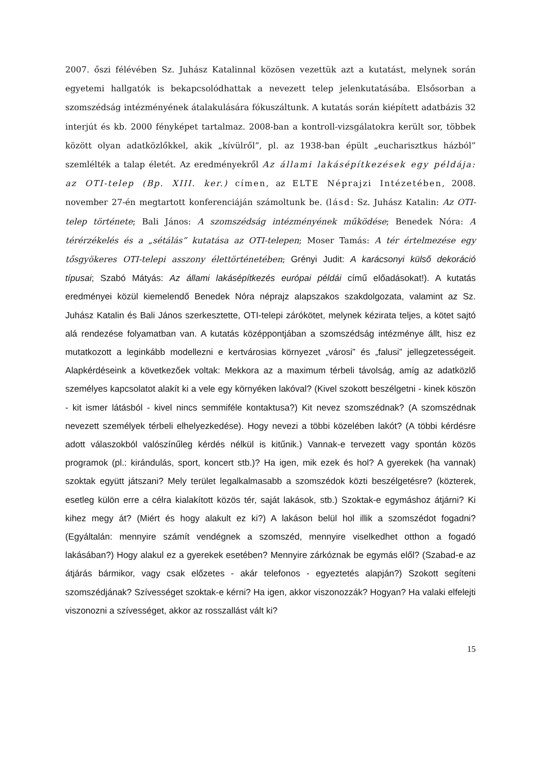2007. őszi félévében Sz. Juhász Katalinnal közösen vezettük azt a kutatást, melynek során egyetemi hallgatók is bekapcsolódhattak a nevezett telep jelenkutatásába. Elsősorban a szomszédság intézményének átalakulására fókuszáltunk. A kutatás során kiépített adatbázis 32 interjút és kb. 2000 fényképet tartalmaz. 2008-ban a kontroll-vizsgálatokra került sor, többek között olyan adatközlőkkel, akik „kívülről”, pl. az 1938-ban épült „eucharisztkus házból” szemlélték a talap életét. Az eredményekről Az állami lakásépítkezések egy példája: az OTI-telep (Bp. XIII. ker.) címen, az ELTE Néprajzi Intézetében, 2008. november 27-én megtartott konferenciáján számoltunk be. (lásd: Sz. Juhász Katalin: Az OTI-telep története; Bali János: A szomszédság intézményének működése; Benedek Nóra: A térérzékelés és a „sétálás” kutatása az OTI-telepen; Moser Tamás: A tér értelmezése egy tősgyökeres OTI-telepi asszony élettörténetében; Grényi Judit: A karácsonyi külső dekoráció típusai; Szabó Mátyás: Az állami lakásépítkezés európai példái című előadásokat!). A kutatás eredményei közül kiemelendő Benedek Nóra néprajz alapszakos szakdolgozata, valamint az Sz. Juhász Katalin és Bali János szerkesztette, OTI-telepi zárókötet, melynek kézirata teljes, a kötet sajtó alá rendezése folyamatban van. A kutatás középpontjában a szomszédság intézménye állt, hisz ez mutatkozott a leginkább modellezni e kertvárosias környezet „városi” és „falusi” jellegzetességeit. Alapkérdéseink a következőek voltak: Mekkora az a maximum térbeli távolság, amíg az adatközlő személyes kapcsolatot alakít ki a vele egy környéken lakóval? (Kivel szokott beszélgetni - kinek köszön - kit ismer látásból - kivel nincs semmiféle kontaktusa?) Kit nevez szomszédnak? (A szomszédnak nevezett személyek térbeli elhelyezkedése). Hogy nevezi a többi közelében lakót? (A többi kérdésre adott válaszokból valószínűleg kérdés nélkül is kitűnik.) Vannak-e tervezett vagy spontán közös programok (pl.: kirándulás, sport, koncert stb.)? Ha igen, mik ezek és hol? A gyerekek (ha vannak) szoktak együtt játszani? Mely terület legalkalmasabb a szomszédok közti beszélgetésre? (közterek, esetleg külön erre a célra kialakított közös tér, saját lakások, stb.) Szoktak-e egymáshoz átjárni? Ki kihez megy át? (Miért és hogy alakult ez ki?) A lakáson belül hol illik a szomszédot fogadni? (Egyáltalán: mennyire számít vendégnek a szomszéd, mennyire viselkedhet otthon a fogadó lakásában?) Hogy alakul ez a gyerekek esetében? Mennyire zárkóznak be egymás elől? (Szabad-e az átjárás bármikor, vagy csak előzetes - akár telefonos - egyeztetés alapján?) Szokott segíteni szomszédjának? Szívességet szoktak-e kérni? Ha igen, akkor viszonozzák? Hogyan? Ha valaki elfelejti viszonozni a szívességet, akkor az rosszallást vált ki?
15